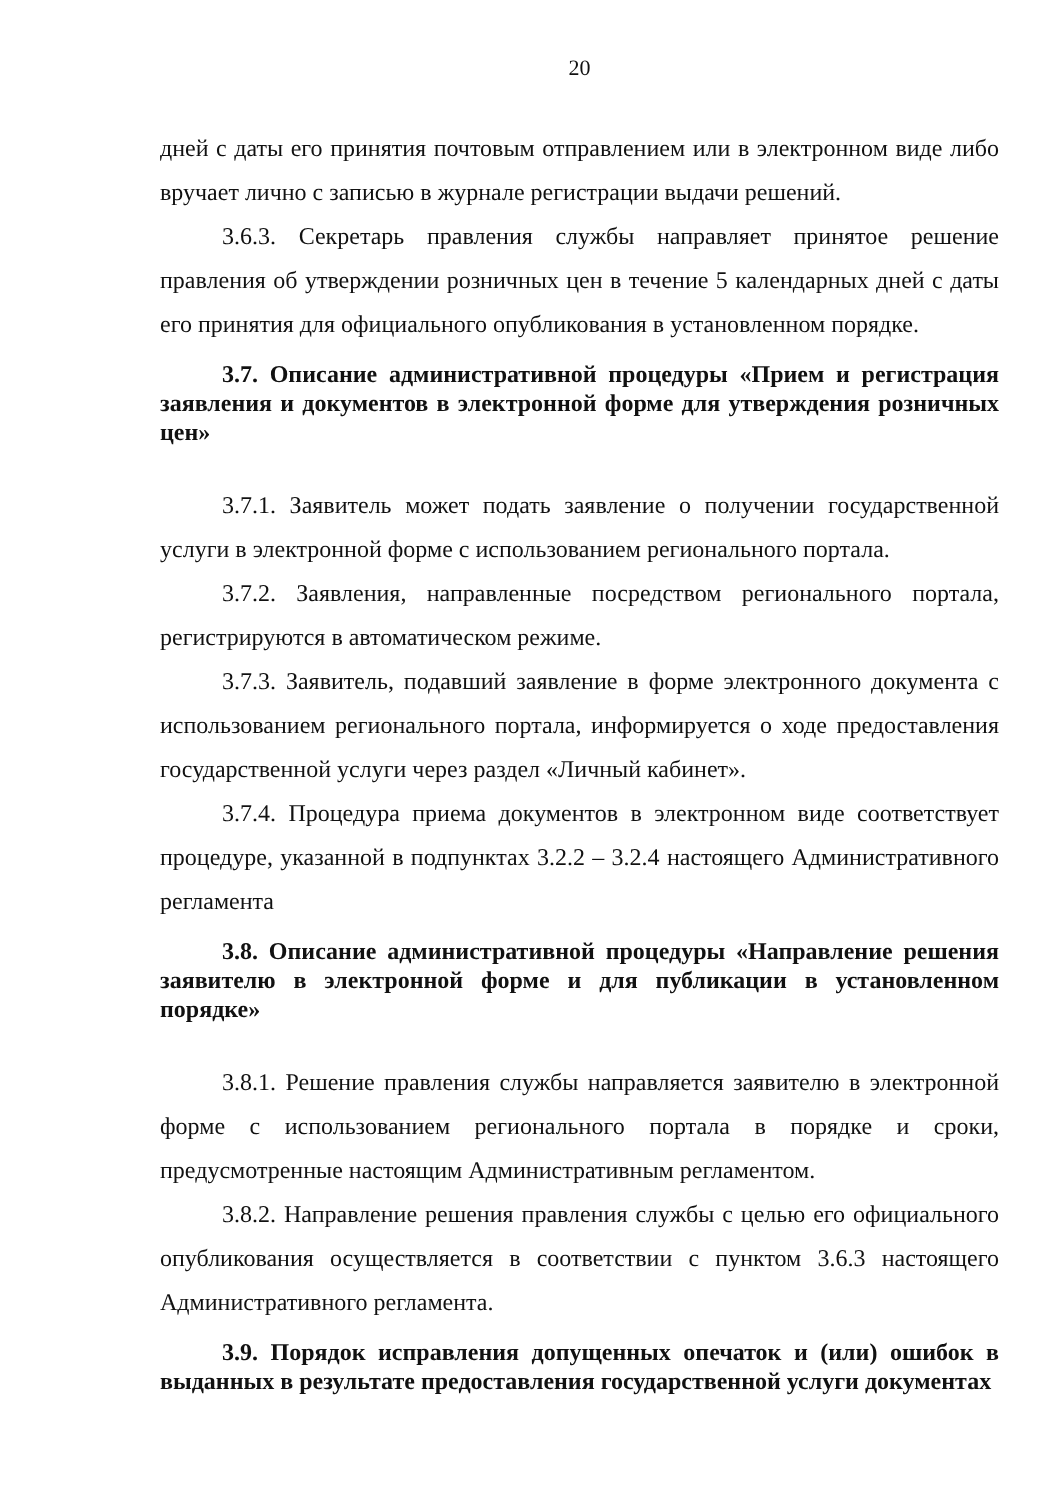20
дней с даты его принятия почтовым отправлением или в электронном виде либо вручает лично с записью в журнале регистрации выдачи решений.
3.6.3. Секретарь правления службы направляет принятое решение правления об утверждении розничных цен в течение 5 календарных дней с даты его принятия для официального опубликования в установленном порядке.
3.7. Описание административной процедуры «Прием и регистрация заявления и документов в электронной форме для утверждения розничных цен»
3.7.1. Заявитель может подать заявление о получении государственной услуги в электронной форме с использованием регионального портала.
3.7.2. Заявления, направленные посредством регионального портала, регистрируются в автоматическом режиме.
3.7.3. Заявитель, подавший заявление в форме электронного документа с использованием регионального портала, информируется о ходе предоставления государственной услуги через раздел «Личный кабинет».
3.7.4. Процедура приема документов в электронном виде соответствует процедуре, указанной в подпунктах 3.2.2 – 3.2.4 настоящего Административного регламента
3.8. Описание административной процедуры «Направление решения заявителю в электронной форме и для публикации в установленном порядке»
3.8.1. Решение правления службы направляется заявителю в электронной форме с использованием регионального портала в порядке и сроки, предусмотренные настоящим Административным регламентом.
3.8.2. Направление решения правления службы с целью его официального опубликования осуществляется в соответствии с пунктом 3.6.3 настоящего Административного регламента.
3.9. Порядок исправления допущенных опечаток и (или) ошибок в выданных в результате предоставления государственной услуги документах